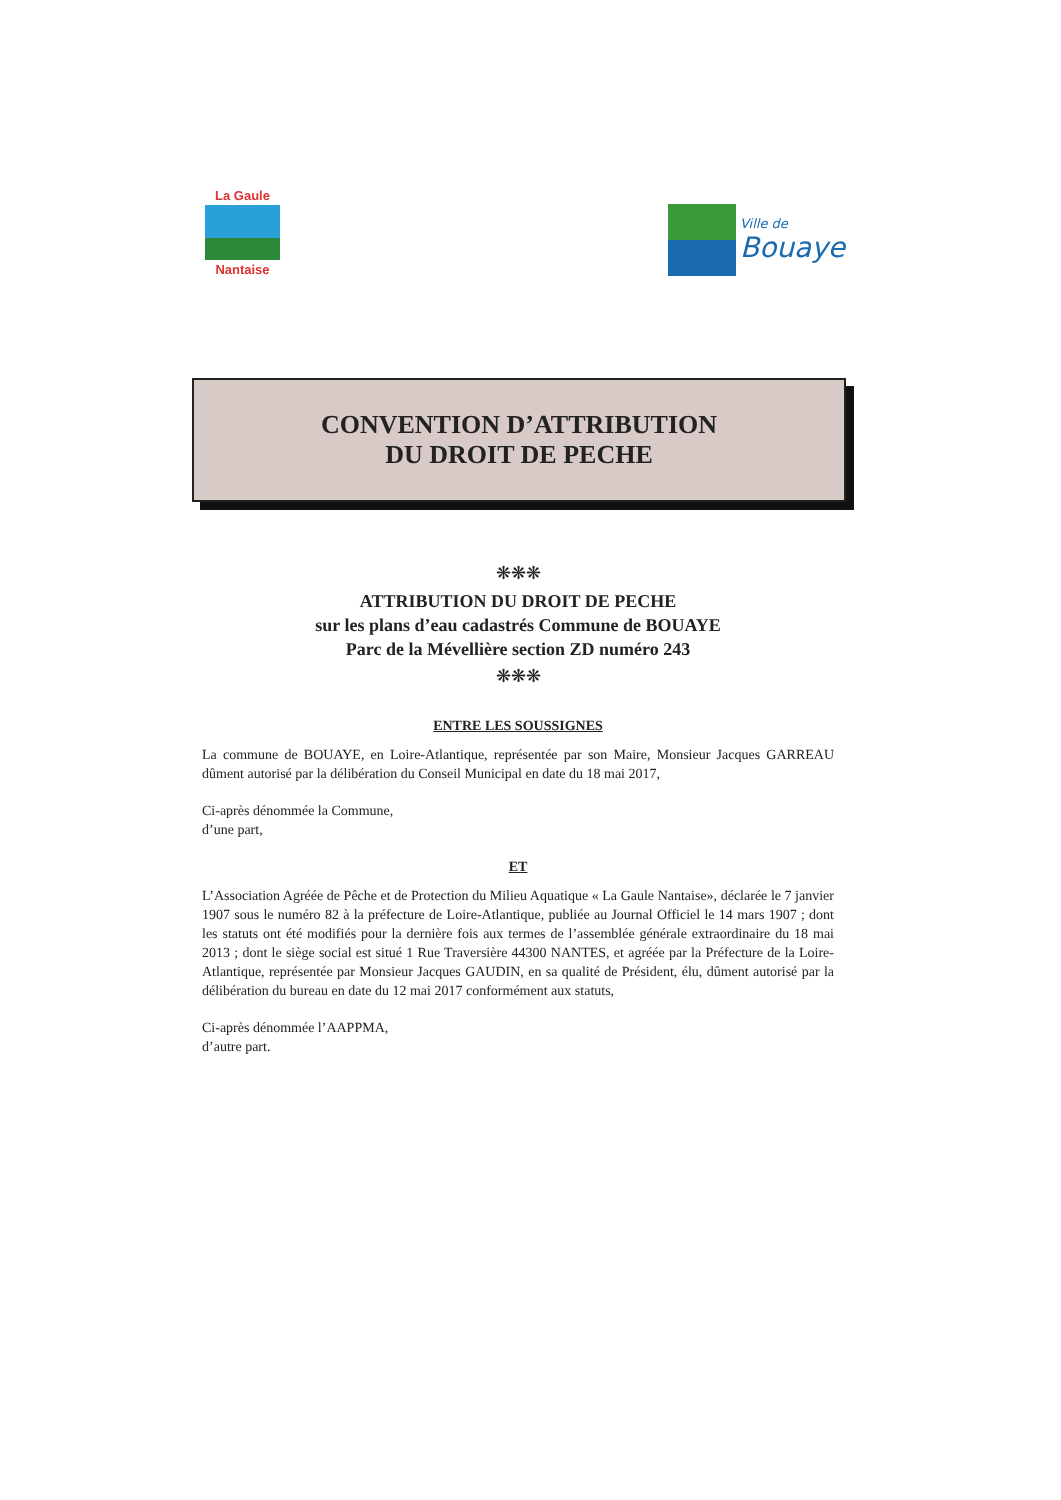La Gaule
Nantaise
Ville de
Bouaye
CONVENTION D’ATTRIBUTION
DU DROIT DE PECHE
❋❋❋
ATTRIBUTION DU DROIT DE PECHE
sur les plans d’eau cadastrés Commune de BOUAYE
Parc de la Mévellière section ZD numéro 243
❋❋❋
ENTRE LES SOUSSIGNES
La commune de BOUAYE, en Loire-Atlantique, représentée par son Maire, Monsieur Jacques GARREAU dûment autorisé par la délibération du Conseil Municipal en date du 18 mai 2017,
Ci-après dénommée la Commune,
d’une part,
ET
L’Association Agréée de Pêche et de Protection du Milieu Aquatique « La Gaule Nantaise», déclarée le 7 janvier 1907 sous le numéro 82 à la préfecture de Loire-Atlantique, publiée au Journal Officiel le 14 mars 1907 ; dont les statuts ont été modifiés pour la dernière fois aux termes de l’assemblée générale extraordinaire du 18 mai 2013 ; dont le siège social est situé 1 Rue Traversière 44300 NANTES, et agréée par la Préfecture de la Loire-Atlantique, représentée par Monsieur Jacques GAUDIN, en sa qualité de Président, élu, dûment autorisé par la délibération du bureau en date du 12 mai 2017 conformément aux statuts,
Ci-après dénommée l’AAPPMA,
d’autre part.